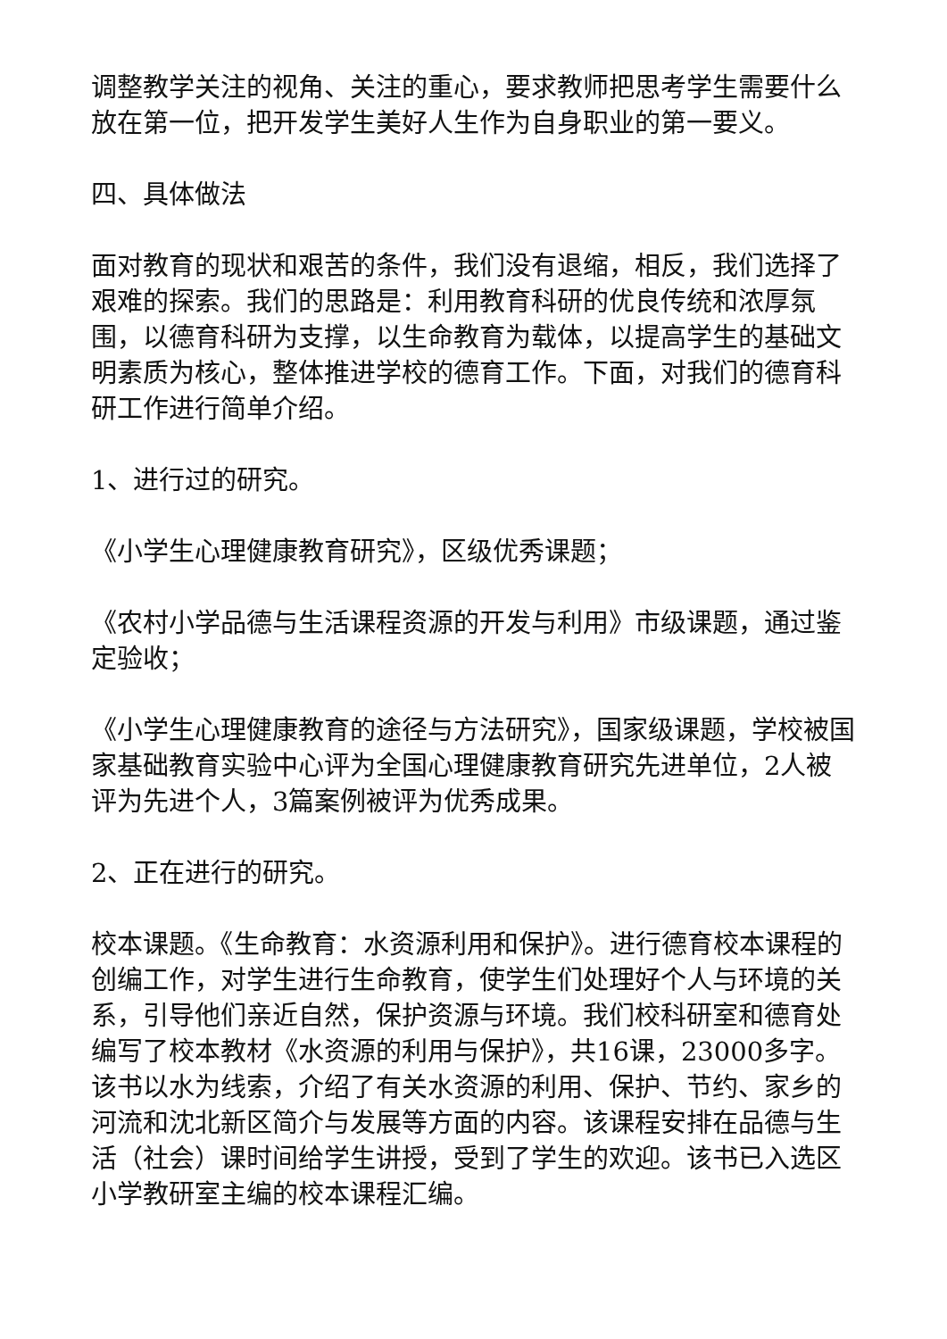调整教学关注的视角、关注的重心，要求教师把思考学生需要什么放在第一位，把开发学生美好人生作为自身职业的第一要义。
四、具体做法
面对教育的现状和艰苦的条件，我们没有退缩，相反，我们选择了艰难的探索。我们的思路是：利用教育科研的优良传统和浓厚氛围，以德育科研为支撑，以生命教育为载体，以提高学生的基础文明素质为核心，整体推进学校的德育工作。下面，对我们的德育科研工作进行简单介绍。
1、进行过的研究。
《小学生心理健康教育研究》，区级优秀课题；
《农村小学品德与生活课程资源的开发与利用》市级课题，通过鉴定验收；
《小学生心理健康教育的途径与方法研究》，国家级课题，学校被国家基础教育实验中心评为全国心理健康教育研究先进单位，2人被评为先进个人，3篇案例被评为优秀成果。
2、正在进行的研究。
校本课题。《生命教育：水资源利用和保护》。进行德育校本课程的创编工作，对学生进行生命教育，使学生们处理好个人与环境的关系，引导他们亲近自然，保护资源与环境。我们校科研室和德育处编写了校本教材《水资源的利用与保护》，共16课，23000多字。该书以水为线索，介绍了有关水资源的利用、保护、节约、家乡的河流和沈北新区简介与发展等方面的内容。该课程安排在品德与生活（社会）课时间给学生讲授，受到了学生的欢迎。该书已入选区小学教研室主编的校本课程汇编。